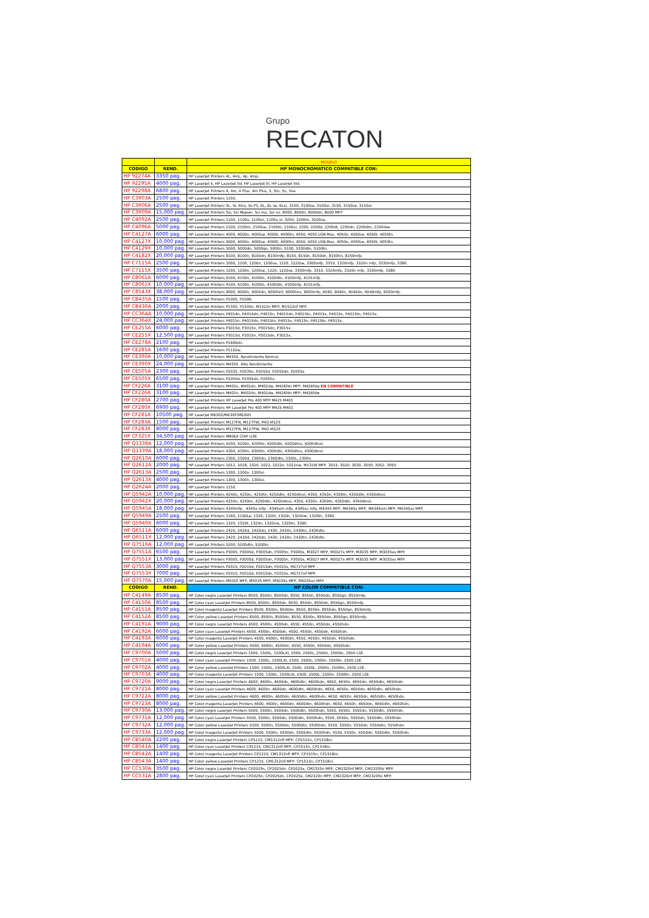Grupo
RECATON
| | | MODELO |
| --- | --- | --- |
| CODIGO | REND. | HP MONOCROMATICO COMPATIBLE CON: |
| HP 92274A | 3350 pag. | HP LaserJet Printers 4L, 4mL, 4p, 4mp. |
| HP 92295A | 4000 pag. | HP LaserJet II, HP LaserJet IId, HP LaserJet III, HP LaserJet IIId. |
| HP 92298A | 6800 pag. | HP LaserJet Printers 4, 4m, 4 Plus, 4m Plus, 5, 5m, 5n, 5se. |
| HP C3903A | 2500 pag. | HP LaserJet Printers 1150. |
| HP C3906A | 2500 pag. | HP LaserJet Printers 5L, 5L Xtra, 5L-FS, 6L, 6L se, 6Lxi, 3100, 3100se, 3100xi, 3150, 3150se, 3150xi. |
| HP C3909A | 15,000 pag. | HP LaserJet Printers 5si, 5si Mopier, 5si mx, 5si nx, 8000, 8000n, 8000dn, 8000 MFP |
| HP C4092A | 2500 pag. | HP LaserJet Printers 1100, 1100a, 1100xi, 1100a xi, 3200, 3200m, 3200se. |
| HP C4096A | 5000 pag. | HP LaserJet Printers 2100, 2100m, 2100se, 2100tn, 2100xi, 2200, 2200d, 2200dt, 2200dn, 2200dtn, 2200dse. |
| HP C4127A | 6000 pag. | HP LaserJet Printers 4000, 4000n, 4000se, 4000t, 4000tn, 4050, 4050 USB-Mac, 4050n, 4050se, 4050t, 4050tn. |
| HP C4127X | 10,000 pag. | HP LaserJet Printers 4000, 4000n, 4000se, 4000t, 4000tn, 4050, 4050 USB-Mac, 4050n, 4050se, 4050t, 4050tn. |
| HP C4129X | 10,000 pag. | HP LaserJet Printers 5000, 5000dn, 5000gn, 5000n, 5100, 5100dtn, 5100tn. |
| HP C4182X | 20,000 pag. | HP LaserJet Printers 8100, 8100n, 8100dn, 8100mfp, 8150, 8150n, 8150dn, 8150hn, 8150mfp. |
| HP C7115A | 2500 pag. | HP LaserJet Printers 1000, 1200, 1200n, 1200se, 1220, 1220se, 3300mfp, 3310, 3320mfp, 3320n mfp, 3330mfp, 3380. |
| HP C7115X | 3500 pag. | HP LaserJet Printers 1200, 1200n, 1200se, 1220, 1220se, 3300mfp, 3310, 3320mfp, 3320n mfp, 3330mfp, 3380. |
| HP C8061A | 6000 pag. | HP LaserJet Printers 4100, 4100n, 4100tn, 4100dtn, 4100mfp, 4101mfp. |
| HP C8061X | 10,000 pag. | HP LaserJet Printers 4100, 4100n, 4100tn, 4100dtn, 4100mfp, 4101mfp. |
| HP C8543X | 38,000 pag. | HP LaserJet Printers 9000, 9000n, 9000dn, 9000hnf, 9000hns, 9000mfp, 9040, 9040n, 9040dn, 9040mfp, 9050mfp. |
| HP CB435A | 1500 pag. | HP LaserJet Printers P1005, P1006. |
| HP CB436A | 2000 pag. | HP LaserJet Printers P1505, P1505n, M1522n MFP, M1522nf MFP. |
| HP CC364A | 10,000 pag. | HP LaserJet Printers P4014n, P4014dn, P4015n, P4015dn, P4015tn, P4015x, P4515n, P4515tn, P4515x. |
| HP CC364X | 24,000 pag. | HP LaserJet Printers P4015n, P4015dn, P4015tn, P4015x, P4515n, P4515tn, P4515x. |
| HP CE255A | 6000 pag. | HP LaserJet Printers P3015d, P3015n, P3015dn, P3015x. |
| HP CE255X | 12,500 pag. | HP LaserJet Printers P3015d, P3015n, P3015dn, P3015x. |
| HP CE278A | 2100 pag. | HP LaserJet Printers P1606dn. |
| HP CE285A | 1600 pag. | HP LaserJet Printers P1102w. |
| HP CE390A | 10,000 pag. | HP LaserJet Printers M4555. Rendimiento Normal |
| HP CE390X | 24,000 pag. | HP LaserJet Printers M4555. Alto Rendimiento |
| HP CE505A | 2300 pag. | HP LaserJet Printers P2035, P2035n, P2055d, P2055dn, P2055x. |
| HP CE505X | 6500 pag. | HP LaserJet Printers P2055d, P2055dn, P2055x. |
| HP CF226A | 3100 pag. | HP LaserJet Printers M402n, M402dn, M402dw, M426fdn MFP, M426fdw EN COMPATIBLE |
| HP CF226A | 3100 pag. | HP LaserJet Printers M402n, M402dn, M402dw, M426fdn MFP, M426fdw |
| HP CF280A | 2700 pag. | HP LaserJet Printers HP LaserJet Pro 400 MFP M425 M401 |
| HP CF280X | 6900 pag. | HP LaserJet Printers HP LaserJet Pro 400 MFP M425 M401 |
| HP CF281A | 10500 pag. | HP Laserjet M630Z/M630F/M630H |
| HP CF283A | 1500 pag. | HP LaserJet Printers M127FN, M127FW, PRO M225 |
| HP CF283X | 8000 pag. | HP LaserJet Printers M127FN, M127FW, PRO M225 |
| HP CF325X | 34,500 pag. | HP LaserJet Printers M806X CHIP U36 |
| HP Q1338A | 12,000 pag. | HP LaserJet Printers 4200, 4200n, 4200tn, 4200dtn, 4200dtns, 4200dtnsl. |
| HP Q1339A | 18,000 pag. | HP LaserJet Printers 4300, 4300n, 4300tn, 4300dtn, 4300dtns, 4300dtnsl. |
| HP Q2610A | 6000 pag. | HP LaserJet Printers 2300, 2300d, 2300dn, 2300dtn, 2300L, 2300n. |
| HP Q2612A | 2000 pag. | HP LaserJet Printers 1012, 1018, 1020, 1022, 1022n, 1022nw, M1319f MFP, 3015, 3020, 3030, 3050, 3052, 3055. |
| HP Q2613A | 2500 pag. | HP LaserJet Printers 1300, 1300n, 1300xi. |
| HP Q2613X | 4000 pag. | HP LaserJet Printers 1300, 1300n, 1300xi. |
| HP Q2624A | 2000 pag. | HP LaserJet Printers 1150. |
| HP Q5942A | 10,000 pag. | HP LaserJet Printers 4240n, 4250n, 4250tn, 4250dtn, 4250dtnsl, 4350, 4350n, 4350tn, 4350dtn, 4350dtnsl. |
| HP Q5942X | 20,000 pag. | HP LaserJet Printers 4250n, 4250tn, 4250dtn, 4250dtnsl, 4350, 4350n, 4350tn, 4350dtn, 4350dtnsl. |
| HP Q5945A | 18,000 pag. | HP LaserJet Printers 4345mfp , 4345x mfp , 4345xm mfp, 4345xs mfp, M4345 MFP, M4345x MFP, M4345xm MFP, M4345xs MFP. |
| HP Q5949A | 2500 pag. | HP LaserJet Printers 1160, 1160Le, 1320, 1320t, 1320n, 1320nw, 1320tn, 3390. |
| HP Q5949X | 6000 pag. | HP LaserJet Printers 1320, 1320t, 1320n, 1320nw, 1320tn, 3390. |
| HP Q6511A | 6000 pag. | HP LaserJet Printers 2420, 2420d, 2420dn, 2430, 2430n, 2430tn, 2430dtn. |
| HP Q6511X | 12,000 pag. | HP LaserJet Printers 2420, 2420d, 2420dn, 2430, 2430n, 2430tn, 2430dtn. |
| HP Q7516A | 12,000 pag. | HP LaserJet Printers 5200, 5200dtn, 5200tn. |
| HP Q7551A | 6500 pag. | HP LaserJet Printers P3005, P3005d, P3005dn, P3005n, P3005x, M3027 MFP, M3027x MFP, M3035 MFP, M3035xs MFP. |
| HP Q7551X | 13,000 pag. | HP LaserJet Printers P3005, P3005d, P3005dn, P3005n, P3005x, M3027 MFP, M3027x MFP, M3035 MFP, M3035xs MFP. |
| HP Q7553A | 3000 pag. | HP LaserJet Printers P2015, P2015d, P2015dn, P2015x, M2727nf MFP . |
| HP Q7553X | 7000 pag. | HP LaserJet Printers P2015, P2015d, P2015dn, P2015x, M2727nf MFP. |
| HP Q7570A | 15,000 pag. | HP LaserJet Printers M5025 MFP, M5035 MFP, M5035x MFP, M5035xs MFP. |
| CODIGO | REND. | HP COLOR COMPATIBLE CON: |
| HP C4149A | 8500 pag. | HP Color negro LaserJet Printers 8500, 8500n, 8500dn, 8550, 8550n, 8550dn, 8550gn, 8550mfp. |
| HP C4150A | 8500 pag. | HP Color cyan LaserJet Printers 8500, 8500n, 8500dn, 8550, 8550n, 8550dn, 8550gn, 8550mfp. |
| HP C4151A | 8500 pag. | HP Color magenta LaserJet Printers 8500, 8500n, 8500dn, 8550, 8550n, 8550dn, 8550gn, 8550mfp. |
| HP C4152A | 8500 pag. | HP Color yellow LaserJet Printers 8500, 8500n, 8500dn, 8550, 8550n, 8550dn, 8550gn, 8550mfp. |
| HP C4191A | 9000 pag. | HP Color negro LaserJet Printers 4500, 4500n, 4500dn, 4550, 4550n, 4550dn, 4550hdn. |
| HP C4192A | 6000 pag. | HP Color cyan LaserJet Printers 4500, 4500n, 4500dn, 4550, 4550n, 4550dn, 4550hdn. |
| HP C4193A | 6000 pag. | HP Color magenta LaserJet Printers 4500, 4500n, 4500dn, 4550, 4550n, 4550dn, 4550hdn. |
| HP C4194A | 6000 pag. | HP Color yellow LaserJet Printers 4500, 4500n, 4500dn, 4550, 4550n, 4550dn, 4550hdn. |
| HP C9700A | 5000 pag. | HP Color negro LaserJet Printers 1500, 1500L, 1500LXI, 2500, 2500L, 2500n, 2500tn, 2500 LSE. |
| HP C9701A | 4000 pag. | HP Color cyan LaserJet Printers 1500, 1500L, 1500LXI, 2500, 2500L, 2500n, 2500tn, 2500 LSE. |
| HP C9702A | 4000 pag. | HP Color yellow LaserJet Printers 1500, 1500L, 1500LXI, 2500, 2500L, 2500n, 2500tn, 2500 LSE. |
| HP C9703A | 4000 pag. | HP Color magenta LaserJet Printers 1500, 1500L, 1500LXI, 2500, 2500L, 2500n, 2500tn, 2500 LSE. |
| HP C9720A | 9000 pag. | HP Color negro LaserJet Printers 4600, 4600n, 4600dn, 4600dtn, 4600hdn, 4650, 4650n, 4650dn, 4650dtn, 4650hdn. |
| HP C9721A | 8000 pag. | HP Color cyan LaserJet Printers 4600, 4600n, 4600dn, 4600dtn, 4600hdn, 4650, 4650n, 4650dn, 4650dtn, 4650hdn. |
| HP C9722A | 8000 pag. | HP Color yellow LaserJet Printers 4600, 4600n, 4600dn, 4600dtn, 4600hdn, 4650, 4650n, 4650dn, 4650dtn, 4650hdn. |
| HP C9723A | 8000 pag. | HP Color magenta LaserJet Printers 4600, 4600n, 4600dn, 4600dtn, 4600hdn, 4650, 4650n, 4650dn, 4650dtn, 4650hdn. |
| HP C9730A | 13,000 pag. | HP Color negro LaserJet Printers 5500, 5500n, 5500dn, 5500dtn, 5500hdn, 5550, 5550n, 5550dn, 5550dtn, 5550hdn. |
| HP C9731A | 12,000 pag. | HP Color cyan LaserJet Printers 5500, 5500n, 5500dn, 5500dtn, 5500hdn, 5550, 5550n, 5550dn, 5550dtn, 5550hdn. |
| HP C9732A | 12,000 pag. | HP Color yellow LaserJet Printers 5500, 5500n, 5500dn, 5500dtn, 5500hdn, 5550, 5550n, 5550dn, 5550dtn, 5550hdn. |
| HP C9733A | 12,000 pag. | HP Color magenta LaserJet Printers 5500, 5500n, 5500dn, 5500dtn, 5500hdn, 5550, 5550n, 5550dn, 5550dtn, 5550hdn. |
| HP CB540A | 2200 pag. | HP Color negro LaserJet Printers CP1215, CM1312nfi MFP, CP1515n, CP1518ni. |
| HP CB541A | 1400 pag. | HP Color cyan LaserJet Printers CP1215, CM1312nfi MFP, CP1515n, CP1518ni. |
| HP CB542A | 1400 pag. | HP Color magenta LaserJet Printers CP1215, CM1312nfi MFP, CP1515n, CP1518ni. |
| HP CB543A | 1400 pag. | HP Color yellow LaserJet Printers CP1215, CM1312nfi MFP, CP1515n, CP1518ni. |
| HP CC530A | 3500 pag. | HP Color negro LaserJet Printers CP2025n, CP2025dn, CP2025x, CM2320n MFP, CM2320nf MFP, CM2320fxi MFP. |
| HP CC531A | 2800 pag. | HP Color cyan LaserJet Printers CP2025n, CP2025dn, CP2025x, CM2320n MFP, CM2320nf MFP, CM2320fxi MFP. |